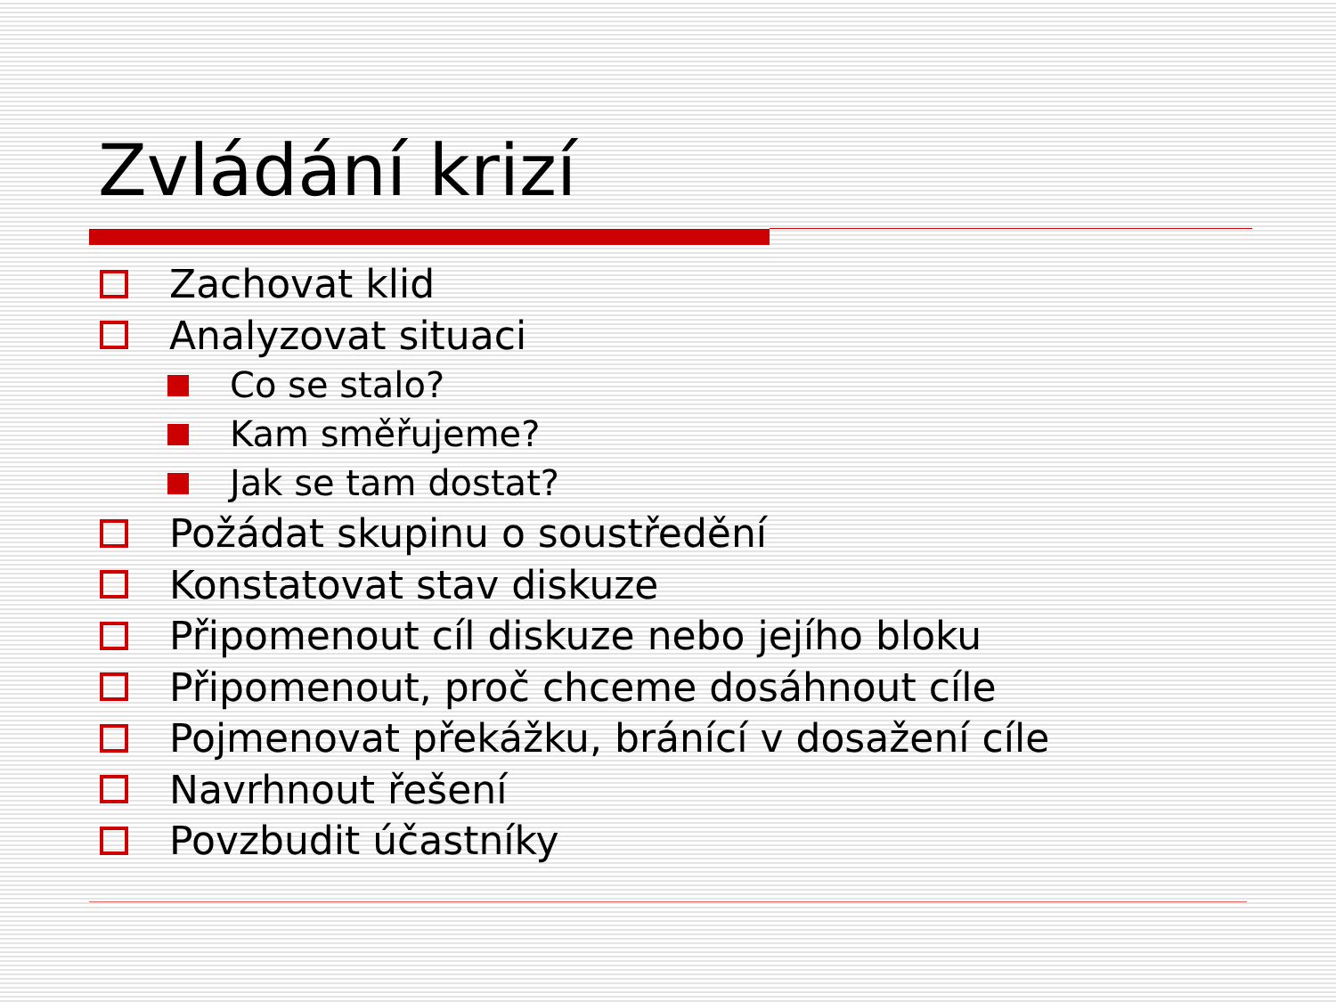Zvládání krizí
Zachovat klid
Analyzovat situaci
Co se stalo?
Kam směřujeme?
Jak se tam dostat?
Požádat skupinu o soustředění
Konstatovat stav diskuze
Připomenout cíl diskuze nebo jejího bloku
Připomenout, proč chceme dosáhnout cíle
Pojmenovat překážku, bránící v dosažení cíle
Navrhnout řešení
Povzbudit účastníky